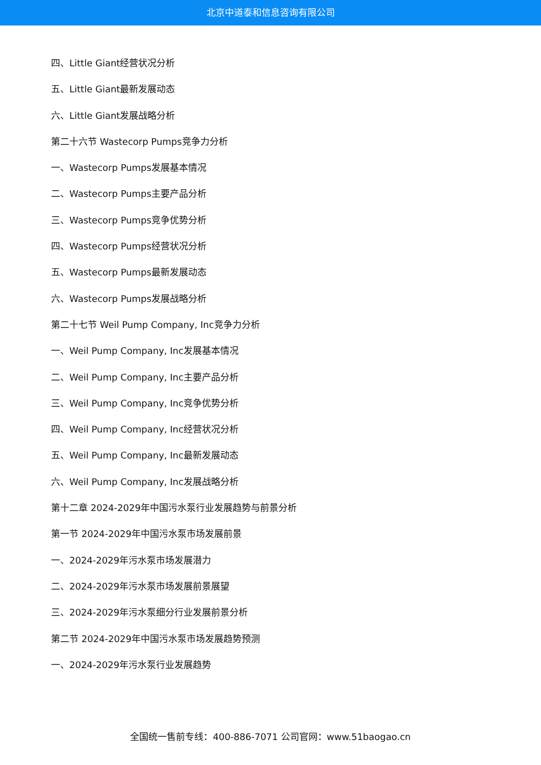北京中道泰和信息咨询有限公司
四、Little Giant经营状况分析
五、Little Giant最新发展动态
六、Little Giant发展战略分析
第二十六节 Wastecorp Pumps竞争力分析
一、Wastecorp Pumps发展基本情况
二、Wastecorp Pumps主要产品分析
三、Wastecorp Pumps竞争优势分析
四、Wastecorp Pumps经营状况分析
五、Wastecorp Pumps最新发展动态
六、Wastecorp Pumps发展战略分析
第二十七节 Weil Pump Company, Inc竞争力分析
一、Weil Pump Company, Inc发展基本情况
二、Weil Pump Company, Inc主要产品分析
三、Weil Pump Company, Inc竞争优势分析
四、Weil Pump Company, Inc经营状况分析
五、Weil Pump Company, Inc最新发展动态
六、Weil Pump Company, Inc发展战略分析
第十二章 2024-2029年中国污水泵行业发展趋势与前景分析
第一节 2024-2029年中国污水泵市场发展前景
一、2024-2029年污水泵市场发展潜力
二、2024-2029年污水泵市场发展前景展望
三、2024-2029年污水泵细分行业发展前景分析
第二节 2024-2029年中国污水泵市场发展趋势预测
一、2024-2029年污水泵行业发展趋势
全国统一售前专线：400-886-7071 公司官网：www.51baogao.cn